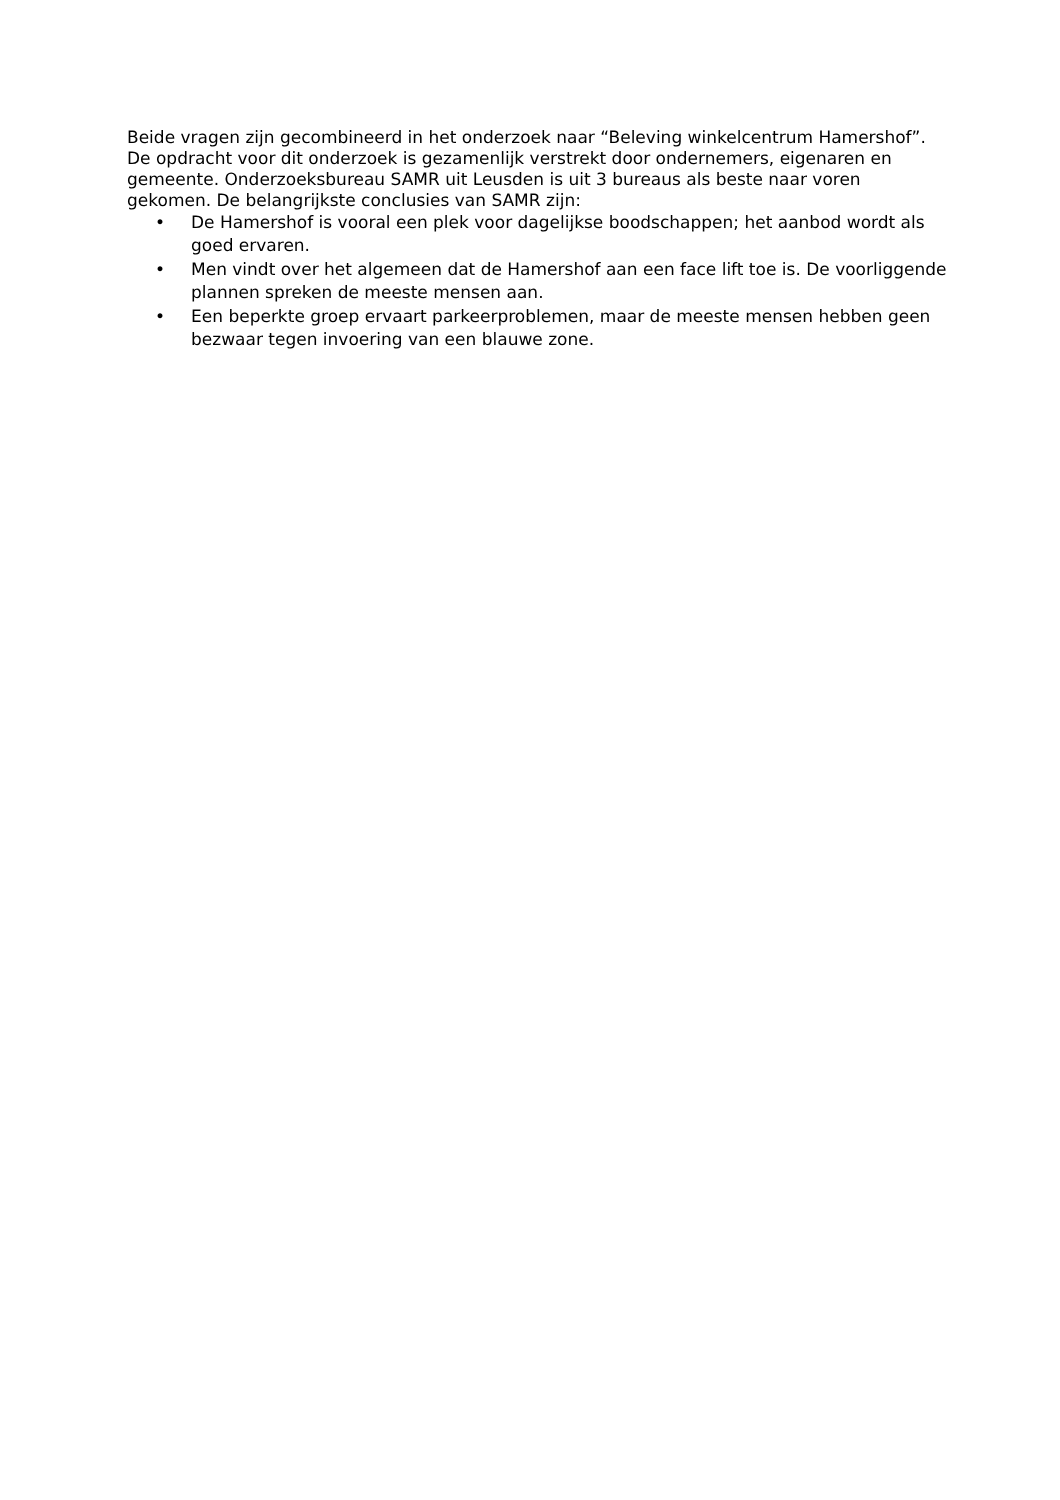Beide vragen zijn gecombineerd in het onderzoek naar “Beleving winkelcentrum Hamershof”. De opdracht voor dit onderzoek is gezamenlijk verstrekt door ondernemers, eigenaren en gemeente. Onderzoeksbureau SAMR uit Leusden is uit 3 bureaus als beste naar voren gekomen. De belangrijkste conclusies van SAMR zijn:
• De Hamershof is vooral een plek voor dagelijkse boodschappen; het aanbod wordt als goed ervaren.
• Men vindt over het algemeen dat de Hamershof aan een face lift toe is. De voorliggende plannen spreken de meeste mensen aan.
• Een beperkte groep ervaart parkeerproblemen, maar de meeste mensen hebben geen bezwaar tegen invoering van een blauwe zone.